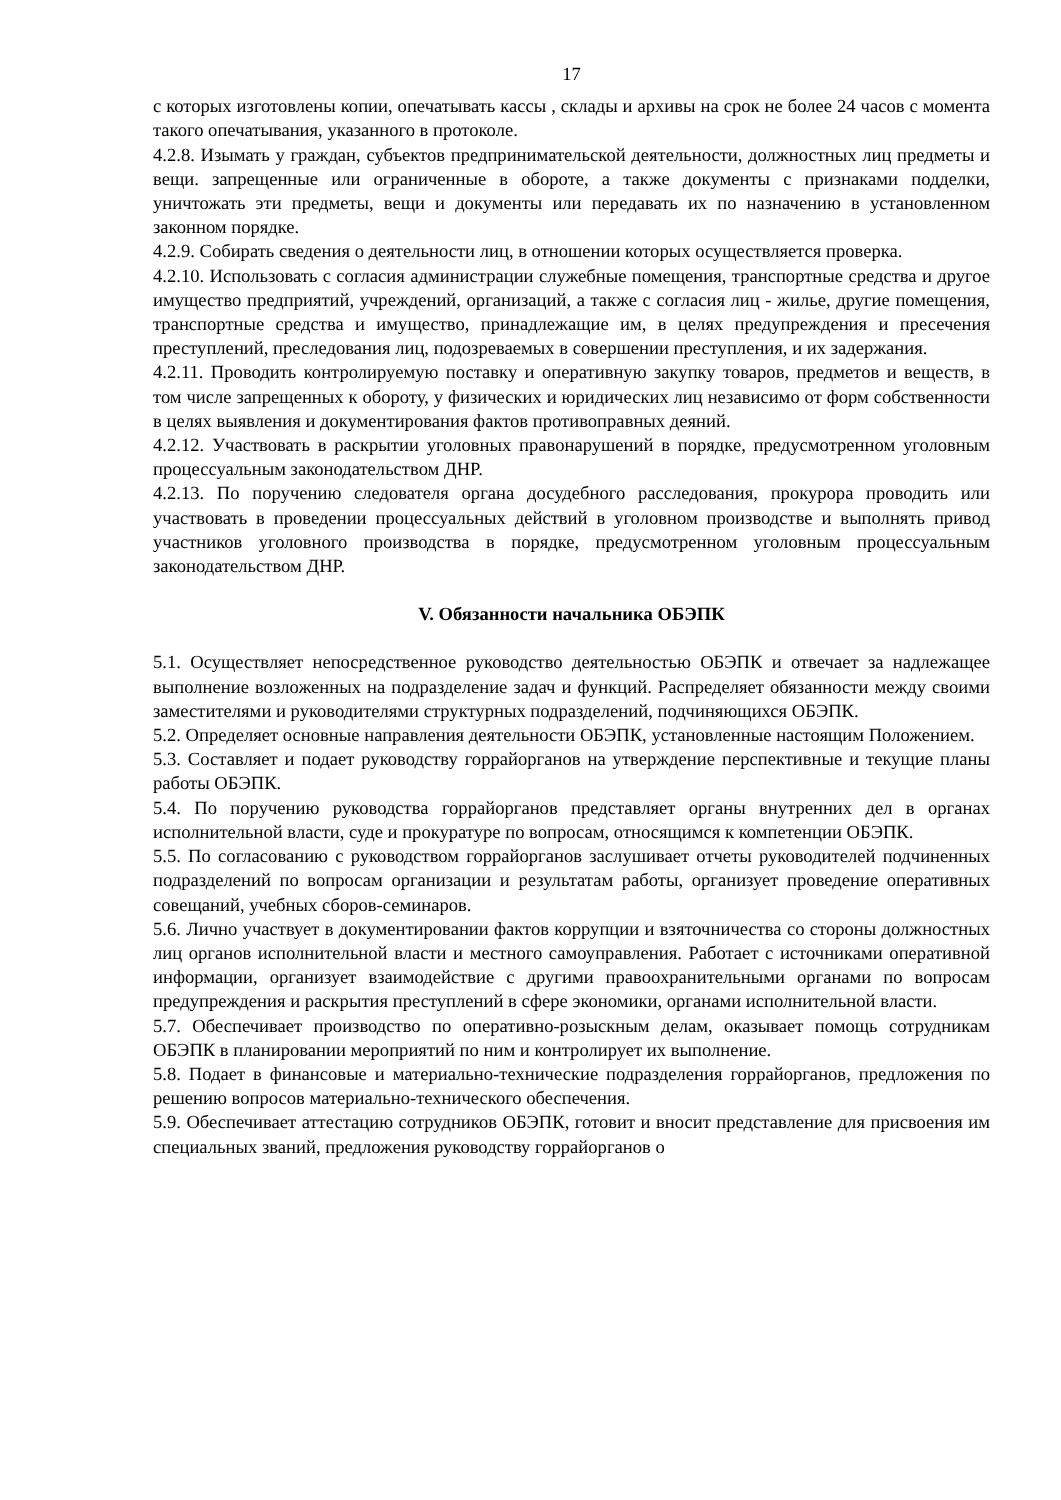17
с которых изготовлены копии, опечатывать кассы , склады и архивы на срок не более 24 часов с момента такого опечатывания, указанного в протоколе.
4.2.8. Изымать у граждан, субъектов предпринимательской деятельности, должностных лиц предметы и вещи. запрещенные или ограниченные в обороте, а также документы с признаками подделки, уничтожать эти предметы, вещи и документы или передавать их по назначению в установленном законном порядке.
4.2.9. Собирать сведения о деятельности лиц, в отношении которых осуществляется проверка.
4.2.10. Использовать с согласия администрации служебные помещения, транспортные средства и другое имущество предприятий, учреждений, организаций, а также с согласия лиц - жилье, другие помещения, транспортные средства и имущество, принадлежащие им, в целях предупреждения и пресечения преступлений, преследования лиц, подозреваемых в совершении преступления, и их задержания.
4.2.11. Проводить контролируемую поставку и оперативную закупку товаров, предметов и веществ, в том числе запрещенных к обороту, у физических и юридических лиц независимо от форм собственности в целях выявления и документирования фактов противоправных деяний.
4.2.12. Участвовать в раскрытии уголовных правонарушений в порядке, предусмотренном уголовным процессуальным законодательством ДНР.
4.2.13. По поручению следователя органа досудебного расследования, прокурора проводить или участвовать в проведении процессуальных действий в уголовном производстве и выполнять привод участников уголовного производства в порядке, предусмотренном уголовным процессуальным законодательством ДНР.
V. Обязанности начальника ОБЭПК
5.1. Осуществляет непосредственное руководство деятельностью ОБЭПК и отвечает за надлежащее выполнение возложенных на подразделение задач и функций. Распределяет обязанности между своими заместителями и руководителями структурных подразделений, подчиняющихся ОБЭПК.
5.2. Определяет основные направления деятельности ОБЭПК, установленные настоящим Положением.
5.3. Составляет и подает руководству горрайорганов на утверждение перспективные и текущие планы работы ОБЭПК.
5.4. По поручению руководства горрайорганов представляет органы внутренних дел в органах исполнительной власти, суде и прокуратуре по вопросам, относящимся к компетенции ОБЭПК.
5.5. По согласованию с руководством горрайорганов заслушивает отчеты руководителей подчиненных подразделений по вопросам организации и результатам работы, организует проведение оперативных совещаний, учебных сборов-семинаров.
5.6. Лично участвует в документировании фактов коррупции и взяточничества со стороны должностных лиц органов исполнительной власти и местного самоуправления. Работает с источниками оперативной информации, организует взаимодействие с другими правоохранительными органами по вопросам предупреждения и раскрытия преступлений в сфере экономики, органами исполнительной власти.
5.7. Обеспечивает производство по оперативно-розыскным делам, оказывает помощь сотрудникам ОБЭПК в планировании мероприятий по ним и контролирует их выполнение.
5.8. Подает в финансовые и материально-технические подразделения горрайорганов, предложения по решению вопросов материально-технического обеспечения.
5.9. Обеспечивает аттестацию сотрудников ОБЭПК, готовит и вносит представление для присвоения им специальных званий, предложения руководству горрайорганов о